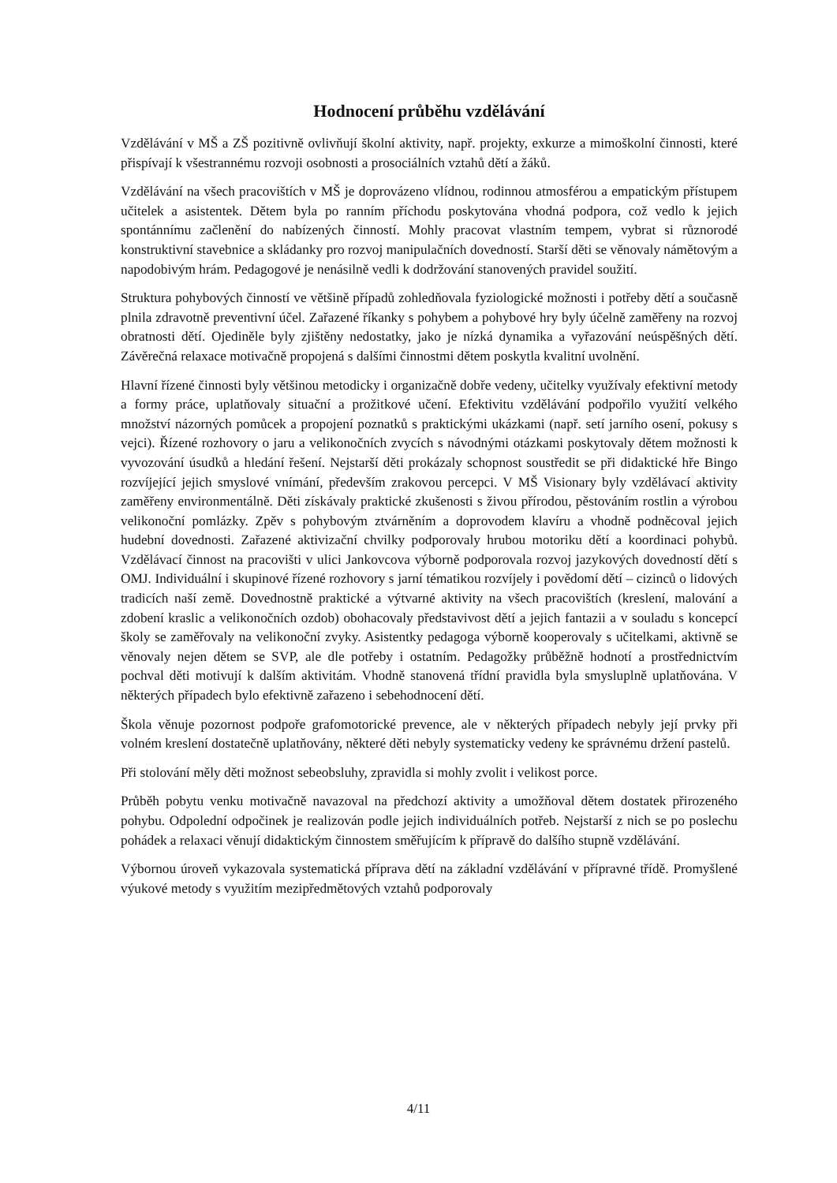Hodnocení průběhu vzdělávání
Vzdělávání v MŠ a ZŠ pozitivně ovlivňují školní aktivity, např. projekty, exkurze a mimoškolní činnosti, které přispívají k všestrannému rozvoji osobnosti a prosociálních vztahů dětí a žáků.
Vzdělávání na všech pracovištích v MŠ je doprovázeno vlídnou, rodinnou atmosférou a empatickým přístupem učitelek a asistentek. Dětem byla po ranním příchodu poskytována vhodná podpora, což vedlo k jejich spontánnímu začlenění do nabízených činností. Mohly pracovat vlastním tempem, vybrat si různorodé konstruktivní stavebnice a skládanky pro rozvoj manipulačních dovedností. Starší děti se věnovaly námětovým a napodobivým hrám. Pedagogové je nenásilně vedli k dodržování stanovených pravidel soužití.
Struktura pohybových činností ve většině případů zohledňovala fyziologické možnosti i potřeby dětí a současně plnila zdravotně preventivní účel. Zařazené říkanky s pohybem a pohybové hry byly účelně zaměřeny na rozvoj obratnosti dětí. Ojediněle byly zjištěny nedostatky, jako je nízká dynamika a vyřazování neúspěšných dětí. Závěrečná relaxace motivačně propojená s dalšími činnostmi dětem poskytla kvalitní uvolnění.
Hlavní řízené činnosti byly většinou metodicky i organizačně dobře vedeny, učitelky využívaly efektivní metody a formy práce, uplatňovaly situační a prožitkové učení. Efektivitu vzdělávání podpořilo využití velkého množství názorných pomůcek a propojení poznatků s praktickými ukázkami (např. setí jarního osení, pokusy s vejci). Řízené rozhovory o jaru a velikonočních zvycích s návodnými otázkami poskytovaly dětem možnosti k vyvozování úsudků a hledání řešení. Nejstarší děti prokázaly schopnost soustředit se při didaktické hře Bingo rozvíjející jejich smyslové vnímání, především zrakovou percepci. V MŠ Visionary byly vzdělávací aktivity zaměřeny environmentálně. Děti získávaly praktické zkušenosti s živou přírodou, pěstováním rostlin a výrobou velikonoční pomlázky. Zpěv s pohybovým ztvárněním a doprovodem klavíru a vhodně podněcoval jejich hudební dovednosti. Zařazené aktivizační chvilky podporovaly hrubou motoriku dětí a koordinaci pohybů. Vzdělávací činnost na pracovišti v ulici Jankovcova výborně podporovala rozvoj jazykových dovedností dětí s OMJ. Individuální i skupinové řízené rozhovory s jarní tématikou rozvíjely i povědomí dětí – cizinců o lidových tradicích naší země. Dovednostně praktické a výtvarné aktivity na všech pracovištích (kreslení, malování a zdobení kraslic a velikonočních ozdob) obohacovaly představivost dětí a jejich fantazii a v souladu s koncepcí školy se zaměřovaly na velikonoční zvyky. Asistentky pedagoga výborně kooperovaly s učitelkami, aktivně se věnovaly nejen dětem se SVP, ale dle potřeby i ostatním. Pedagožky průběžně hodnotí a prostřednictvím pochval děti motivují k dalším aktivitám. Vhodně stanovená třídní pravidla byla smysluplně uplatňována. V některých případech bylo efektivně zařazeno i sebehodnocení dětí.
Škola věnuje pozornost podpoře grafomotorické prevence, ale v některých případech nebyly její prvky při volném kreslení dostatečně uplatňovány, některé děti nebyly systematicky vedeny ke správnému držení pastelů.
Při stolování měly děti možnost sebeobsluhy, zpravidla si mohly zvolit i velikost porce.
Průběh pobytu venku motivačně navazoval na předchozí aktivity a umožňoval dětem dostatek přirozeného pohybu. Odpolední odpočinek je realizován podle jejich individuálních potřeb. Nejstarší z nich se po poslechu pohádek a relaxaci věnují didaktickým činnostem směřujícím k přípravě do dalšího stupně vzdělávání.
Výbornou úroveň vykazovala systematická příprava dětí na základní vzdělávání v přípravné třídě. Promyšlené výukové metody s využitím mezipředmětových vztahů podporovaly
4/11